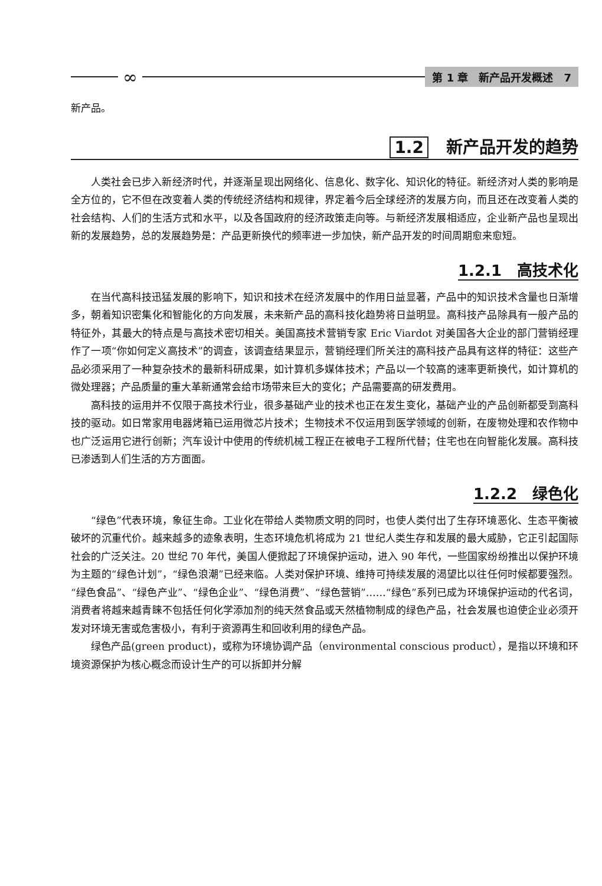∞
第 1 章　新产品开发概述　7
新产品。
1.2 新产品开发的趋势
人类社会已步入新经济时代，并逐渐呈现出网络化、信息化、数字化、知识化的特征。新经济对人类的影响是全方位的，它不但在改变着人类的传统经济结构和规律，界定着今后全球经济的发展方向，而且还在改变着人类的社会结构、人们的生活方式和水平，以及各国政府的经济政策走向等。与新经济发展相适应，企业新产品也呈现出新的发展趋势，总的发展趋势是：产品更新换代的频率进一步加快，新产品开发的时间周期愈来愈短。
1.2.1　高技术化
在当代高科技迅猛发展的影响下，知识和技术在经济发展中的作用日益显著，产品中的知识技术含量也日渐增多，朝着知识密集化和智能化的方向发展，未来新产品的高科技化趋势将日益明显。高科技产品除具有一般产品的特征外，其最大的特点是与高技术密切相关。美国高技术营销专家 Eric Viardot 对美国各大企业的部门营销经理作了一项“你如何定义高技术”的调查，该调查结果显示，营销经理们所关注的高科技产品具有这样的特征：这些产品必须采用了一种复杂技术的最新科研成果，如计算机多媒体技术；产品以一个较高的速率更新换代，如计算机的微处理器；产品质量的重大革新通常会给市场带来巨大的变化；产品需要高的研发费用。
高科技的运用并不仅限于高技术行业，很多基础产业的技术也正在发生变化，基础产业的产品创新都受到高科技的驱动。如日常家用电器烤箱已运用微芯片技术；生物技术不仅运用到医学领域的创新，在废物处理和农作物中也广泛运用它进行创新；汽车设计中使用的传统机械工程正在被电子工程所代替；住宅也在向智能化发展。高科技已渗透到人们生活的方方面面。
1.2.2　绿色化
“绿色”代表环境，象征生命。工业化在带给人类物质文明的同时，也使人类付出了生存环境恶化、生态平衡被破坏的沉重代价。越来越多的迹象表明，生态环境危机将成为 21 世纪人类生存和发展的最大威胁，它正引起国际社会的广泛关注。20 世纪 70 年代，美国人便掀起了环境保护运动，进入 90 年代，一些国家纷纷推出以保护环境为主题的“绿色计划”，“绿色浪潮”已经来临。人类对保护环境、维持可持续发展的渴望比以往任何时候都要强烈。“绿色食品”、“绿色产业”、“绿色企业”、“绿色消费”、“绿色营销”……“绿色”系列已成为环境保护运动的代名词，消费者将越来越青睐不包括任何化学添加剂的纯天然食品或天然植物制成的绿色产品，社会发展也迫使企业必须开发对环境无害或危害极小，有利于资源再生和回收利用的绿色产品。
绿色产品(green product)，或称为环境协调产品（environmental conscious product），是指以环境和环境资源保护为核心概念而设计生产的可以拆卸并分解